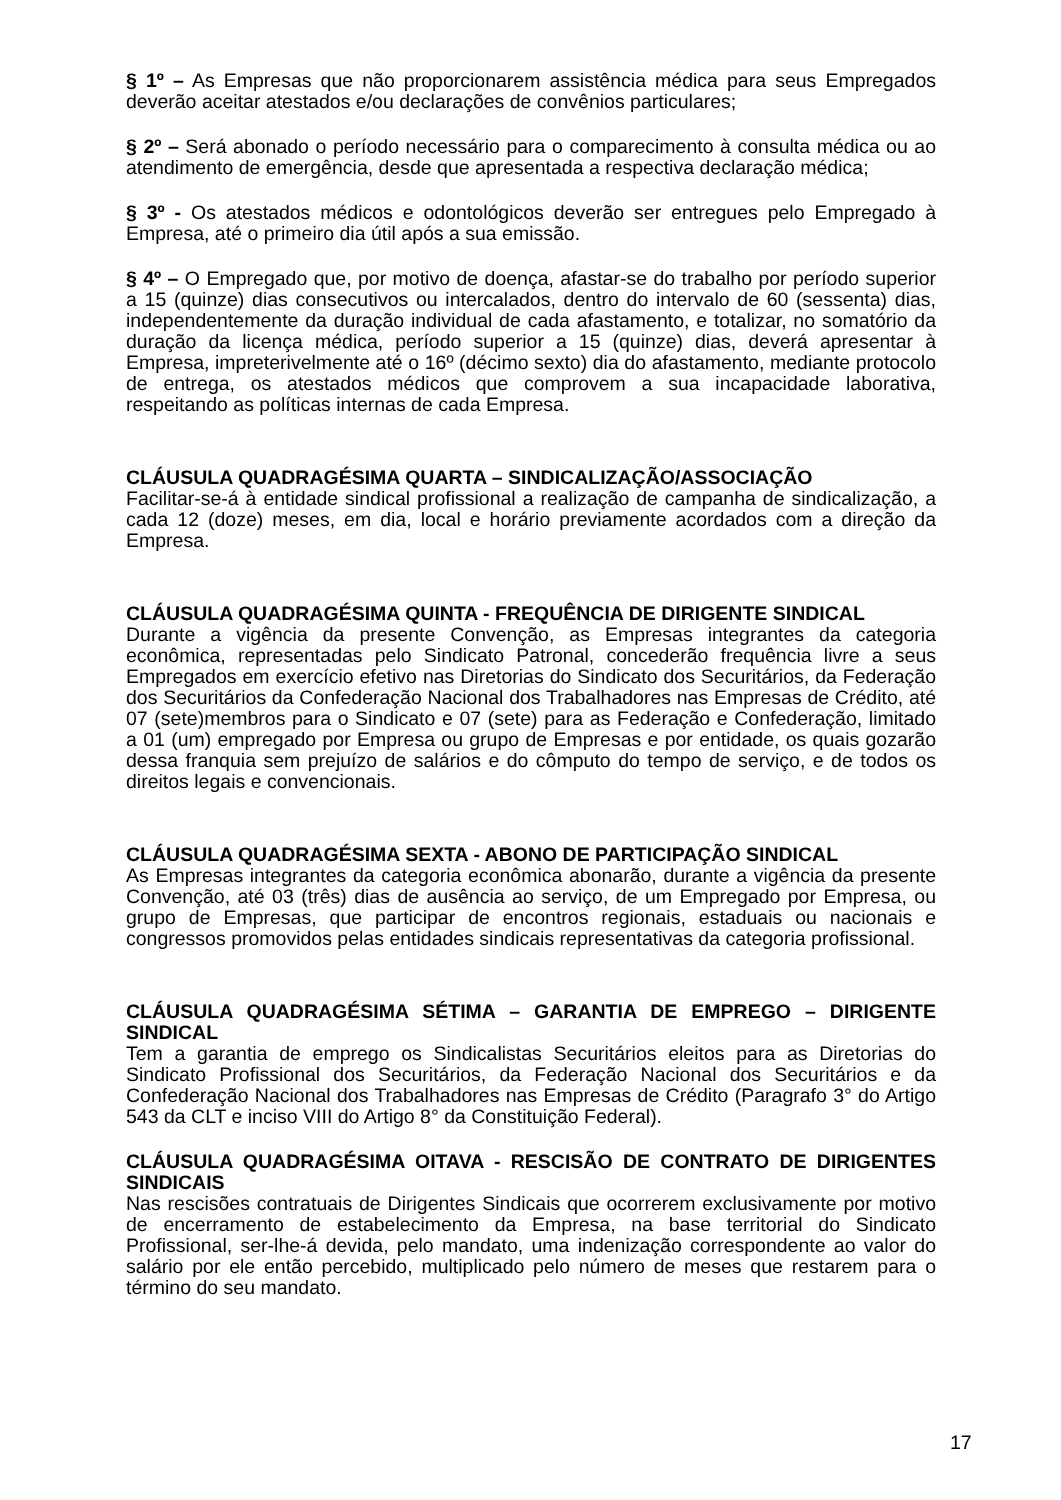§ 1º – As Empresas que não proporcionarem assistência médica para seus Empregados deverão aceitar atestados e/ou declarações de convênios particulares;
§ 2º – Será abonado o período necessário para o comparecimento à consulta médica ou ao atendimento de emergência, desde que apresentada a respectiva declaração médica;
§ 3º - Os atestados médicos e odontológicos deverão ser entregues pelo Empregado à Empresa, até o primeiro dia útil após a sua emissão.
§ 4º – O Empregado que, por motivo de doença, afastar-se do trabalho por período superior a 15 (quinze) dias consecutivos ou intercalados, dentro do intervalo de 60 (sessenta) dias, independentemente da duração individual de cada afastamento, e totalizar, no somatório da duração da licença médica, período superior a 15 (quinze) dias, deverá apresentar à Empresa, impreterivelmente até o 16º (décimo sexto) dia do afastamento, mediante protocolo de entrega, os atestados médicos que comprovem a sua incapacidade laborativa, respeitando as políticas internas de cada Empresa.
CLÁUSULA QUADRAGÉSIMA QUARTA – SINDICALIZAÇÃO/ASSOCIAÇÃO
Facilitar-se-á à entidade sindical profissional a realização de campanha de sindicalização, a cada 12 (doze) meses, em dia, local e horário previamente acordados com a direção da Empresa.
CLÁUSULA QUADRAGÉSIMA QUINTA - FREQUÊNCIA DE DIRIGENTE SINDICAL
Durante a vigência da presente Convenção, as Empresas integrantes da categoria econômica, representadas pelo Sindicato Patronal, concederão frequência livre a seus Empregados em exercício efetivo nas Diretorias do Sindicato dos Securitários, da Federação dos Securitários da Confederação Nacional dos Trabalhadores nas Empresas de Crédito, até 07 (sete)membros para o Sindicato e 07 (sete) para as Federação e Confederação, limitado a 01 (um) empregado por Empresa ou grupo de Empresas e por entidade, os quais gozarão dessa franquia sem prejuízo de salários e do cômputo do tempo de serviço, e de todos os direitos legais e convencionais.
CLÁUSULA QUADRAGÉSIMA SEXTA - ABONO DE PARTICIPAÇÃO SINDICAL
As Empresas integrantes da categoria econômica abonarão, durante a vigência da presente Convenção, até 03 (três) dias de ausência ao serviço, de um Empregado por Empresa, ou grupo de Empresas, que participar de encontros regionais, estaduais ou nacionais e congressos promovidos pelas entidades sindicais representativas da categoria profissional.
CLÁUSULA QUADRAGÉSIMA SÉTIMA – GARANTIA DE EMPREGO – DIRIGENTE SINDICAL
Tem a garantia de emprego os Sindicalistas Securitários eleitos para as Diretorias do Sindicato Profissional dos Securitários, da Federação Nacional dos Securitários e da Confederação Nacional dos Trabalhadores nas Empresas de Crédito (Paragrafo 3° do Artigo 543 da CLT e inciso VIII do Artigo 8° da Constituição Federal).
CLÁUSULA QUADRAGÉSIMA OITAVA - RESCISÃO DE CONTRATO DE DIRIGENTES SINDICAIS
Nas rescisões contratuais de Dirigentes Sindicais que ocorrerem exclusivamente por motivo de encerramento de estabelecimento da Empresa, na base territorial do Sindicato Profissional, ser-lhe-á devida, pelo mandato, uma indenização correspondente ao valor do salário por ele então percebido, multiplicado pelo número de meses que restarem para o término do seu mandato.
17